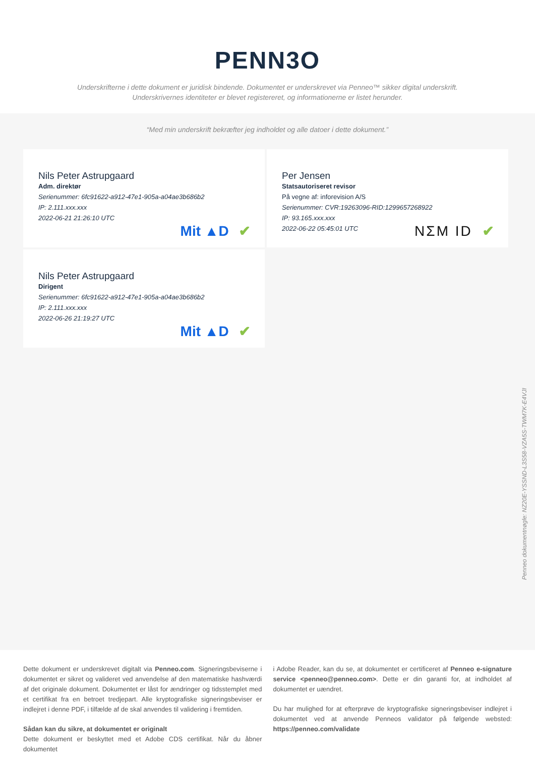PENN3O
Underskrifterne i dette dokument er juridisk bindende. Dokumentet er underskrevet via Penneo™ sikker digital underskrift.
Underskrivernes identiteter er blevet registereret, og informationerne er listet herunder.
“Med min underskrift bekræfter jeg indholdet og alle datoer i dette dokument.”
Nils Peter Astrupgaard
Adm. direktør
Serienummer: 6fc91622-a912-47e1-905a-a04ae3b686b2
IP: 2.111.xxx.xxx
2022-06-21 21:26:10 UTC
Mit ▲D ✔
Per Jensen
Statsautoriseret revisor
På vegne af: inforevision A/S
Serienummer: CVR:19263096-RID:1299657268922
IP: 93.165.xxx.xxx
2022-06-22 05:45:01 UTC
NΣM ID ✔
Nils Peter Astrupgaard
Dirigent
Serienummer: 6fc91622-a912-47e1-905a-a04ae3b686b2
IP: 2.111.xxx.xxx
2022-06-26 21:19:27 UTC
Mit ▲D ✔
Penneo dokumentnøgle: NZ20E-YSSND-L3S58-VZA5S-TWM7K-E4VJI
Dette dokument er underskrevet digitalt via Penneo.com. Signeringsbeviserne i dokumentet er sikret og valideret ved anvendelse af den matematiske hashværdi af det originale dokument. Dokumentet er låst for ændringer og tidsstemplet med et certifikat fra en betroet tredjepart. Alle kryptografiske signeringsbeviser er indlejret i denne PDF, i tilfælde af de skal anvendes til validering i fremtiden.
Sådan kan du sikre, at dokumentet er originalt
Dette dokument er beskyttet med et Adobe CDS certifikat. Når du åbner dokumentet
i Adobe Reader, kan du se, at dokumentet er certificeret af Penneo e-signature service <penneo@penneo.com>. Dette er din garanti for, at indholdet af dokumentet er uændret.
Du har mulighed for at efterprøve de kryptografiske signeringsbeviser indlejret i dokumentet ved at anvende Penneos validator på følgende websted: https://penneo.com/validate